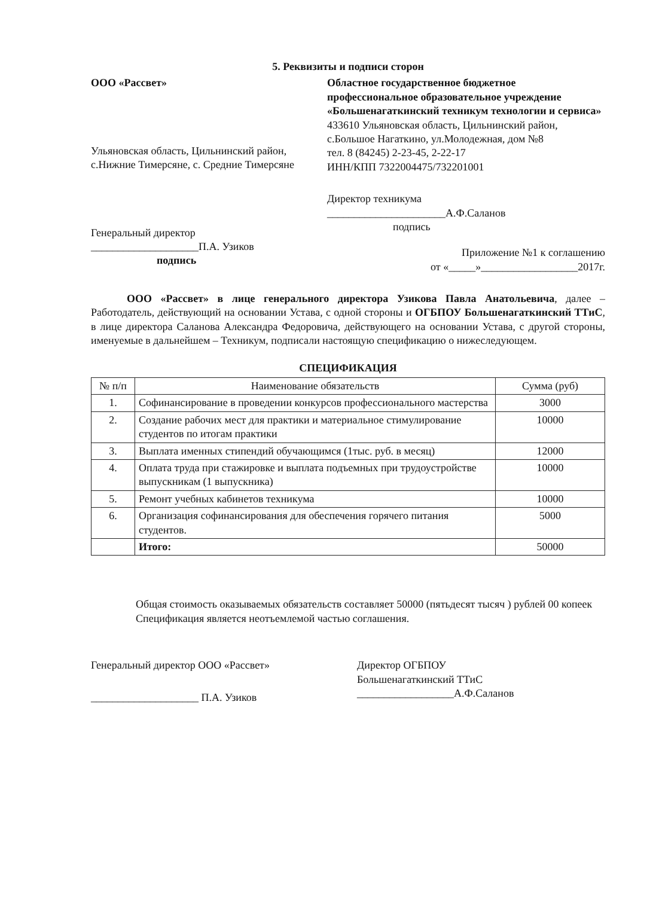5. Реквизиты и подписи сторон
ООО «Рассвет»
Ульяновская область, Цильнинский район, с.Нижние Тимерсяне, с. Средние Тимерсяне
Генеральный директор
____________________П.А. Узиков
подпись
Областное государственное бюджетное профессиональное образовательное учреждение «Большенагаткинский техникум технологии и сервиса»
433610 Ульяновская область, Цильнинский район, с.Большое Нагаткино, ул.Молодежная, дом №8
тел. 8 (84245) 2-23-45, 2-22-17
ИНН/КПП 7322004475/732201001
Директор техникума
______________________А.Ф.Саланов
подпись
Приложение №1 к соглашению
от «_____»__________________2017г.
ООО «Рассвет» в лице генерального директора Узикова Павла Анатольевича, далее – Работодатель, действующий на основании Устава, с одной стороны и ОГБПОУ Большенагаткинский ТТиС, в лице директора Саланова Александра Федоровича, действующего на основании Устава, с другой стороны, именуемые в дальнейшем – Техникум, подписали настоящую спецификацию о нижеследующем.
СПЕЦИФИКАЦИЯ
| № п/п | Наименование обязательств | Сумма (руб) |
| --- | --- | --- |
| 1. | Софинансирование в проведении конкурсов профессионального мастерства | 3000 |
| 2. | Создание рабочих мест для практики и материальное стимулирование студентов по итогам практики | 10000 |
| 3. | Выплата именных стипендий обучающимся (1тыс. руб. в месяц) | 12000 |
| 4. | Оплата труда при стажировке и выплата подъемных при трудоустройстве выпускникам (1 выпускника) | 10000 |
| 5. | Ремонт учебных кабинетов техникума | 10000 |
| 6. | Организация софинансирования для обеспечения горячего питания студентов. | 5000 |
| | Итого: | 50000 |
Общая стоимость оказываемых обязательств составляет 50000 (пятьдесят тысяч ) рублей 00 копеек
Спецификация является неотъемлемой частью соглашения.
Генеральный директор ООО «Рассвет»
____________________ П.А. Узиков
Директор ОГБПОУ
Большенагаткинский ТТиС
__________________А.Ф.Саланов